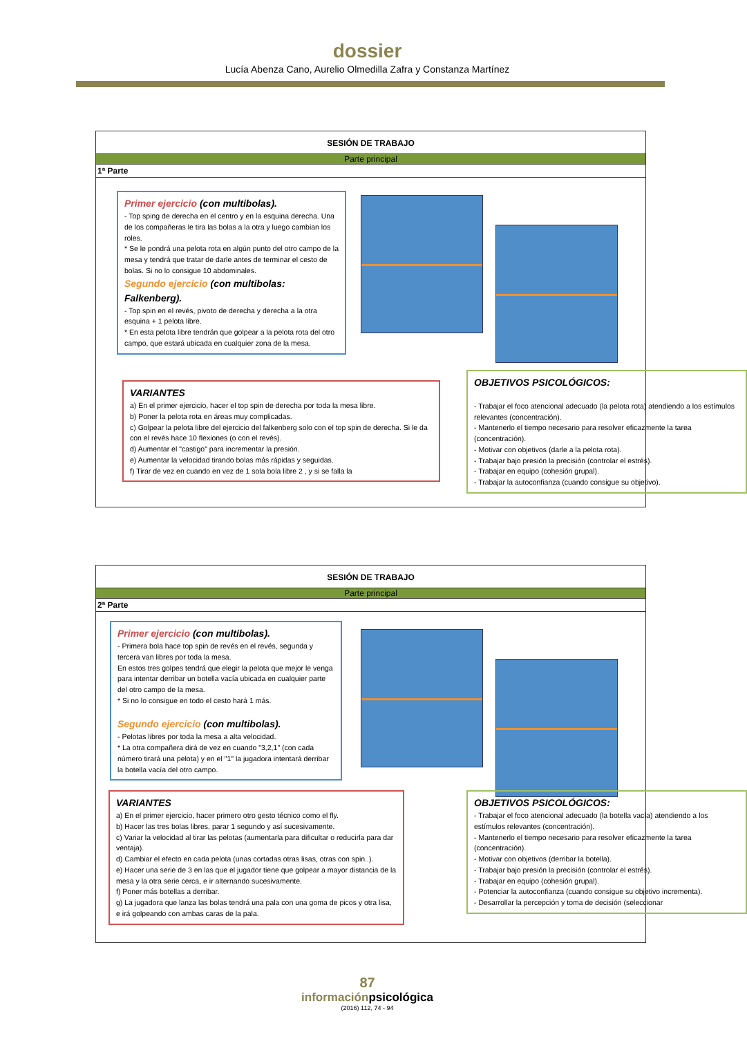dossier
Lucía Abenza Cano, Aurelio Olmedilla Zafra y Constanza Martínez
SESIÓN DE TRABAJO
Parte principal
1ª Parte
Primer ejercicio (con multibolas).
- Top sping de derecha en el centro y en la esquina derecha. Una de los compañeras le tira las bolas a la otra y luego cambian los roles.
* Se le pondrá una pelota rota en algún punto del otro campo de la mesa y tendrá que tratar de darle antes de terminar el cesto de bolas. Si no lo consigue 10 abdominales.
Segundo ejercicio (con multibolas: Falkenberg).
- Top spin en el revés, pivoto de derecha y derecha a la otra esquina + 1 pelota libre.
* En esta pelota libre tendrán que golpear a la pelota rota del otro campo, que estará ubicada en cualquier zona de la mesa.
VARIANTES
a) En el primer ejercicio, hacer el top spin de derecha por toda la mesa libre.
b) Poner la pelota rota en áreas muy complicadas.
c) Golpear la pelota libre del ejercicio del falkenberg solo con el top spin de derecha. Si le da con el revés hace 10 flexiones (o con el revés).
d) Aumentar el "castigo" para incrementar la presión.
e) Aumentar la velocidad tirando bolas más rápidas y seguidas.
f) Tirar de vez en cuando en vez de 1 sola bola libre 2 , y si se falla la
OBJETIVOS PSICOLÓGICOS:
- Trabajar el foco atencional adecuado (la pelota rota) atendiendo a los estímulos relevantes (concentración).
- Mantenerlo el tiempo necesario para resolver eficazmente la tarea (concentración).
- Motivar con objetivos (darle a la pelota rota).
- Trabajar bajo presión la precisión (controlar el estrés).
- Trabajar en equipo (cohesión grupal).
- Trabajar la autoconfianza (cuando consigue su objetivo).
SESIÓN DE TRABAJO
Parte principal
2ª Parte
Primer ejercicio (con multibolas).
- Primera bola hace top spin de revés en el revés, segunda y tercera van libres por toda la mesa.
En estos tres golpes tendrá que elegir la pelota que mejor le venga para intentar derribar un botella vacía ubicada en cualquier parte del otro campo de la mesa.
* Si no lo consigue en todo el cesto hará 1 más.
Segundo ejercicio (con multibolas).
- Pelotas libres por toda la mesa a alta velocidad.
* La otra compañera dirá de vez en cuando "3,2,1" (con cada número tirará una pelota) y en el "1" la jugadora intentará derribar la botella vacía del otro campo.
VARIANTES
a) En el primer ejercicio, hacer primero otro gesto técnico como el fly.
b) Hacer las tres bolas libres, parar 1 segundo y así sucesivamente.
c) Variar la velocidad al tirar las pelotas (aumentarla para dificultar o reducirla para dar ventaja).
d) Cambiar el efecto en cada pelota (unas cortadas otras lisas, otras con spin..).
e) Hacer una serie de 3 en las que el jugador tiene que golpear a mayor distancia de la mesa y la otra serie cerca, e ir alternando sucesivamente.
f) Poner más botellas a derribar.
g) La jugadora que lanza las bolas tendrá una pala con una goma de picos y otra lisa, e irá golpeando con ambas caras de la pala.
OBJETIVOS PSICOLÓGICOS:
- Trabajar el foco atencional adecuado (la botella vacía) atendiendo a los estímulos relevantes (concentración).
- Mantenerlo el tiempo necesario para resolver eficazmente la tarea (concentración).
- Motivar con objetivos (derribar la botella).
- Trabajar bajo presión la precisión (controlar el estrés).
- Trabajar en equipo (cohesión grupal).
- Potenciar la autoconfianza (cuando consigue su objetivo incrementa).
- Desarrollar la percepción y toma de decisión (seleccionar
87
informaciónpsicológica
(2016) 112, 74 - 94